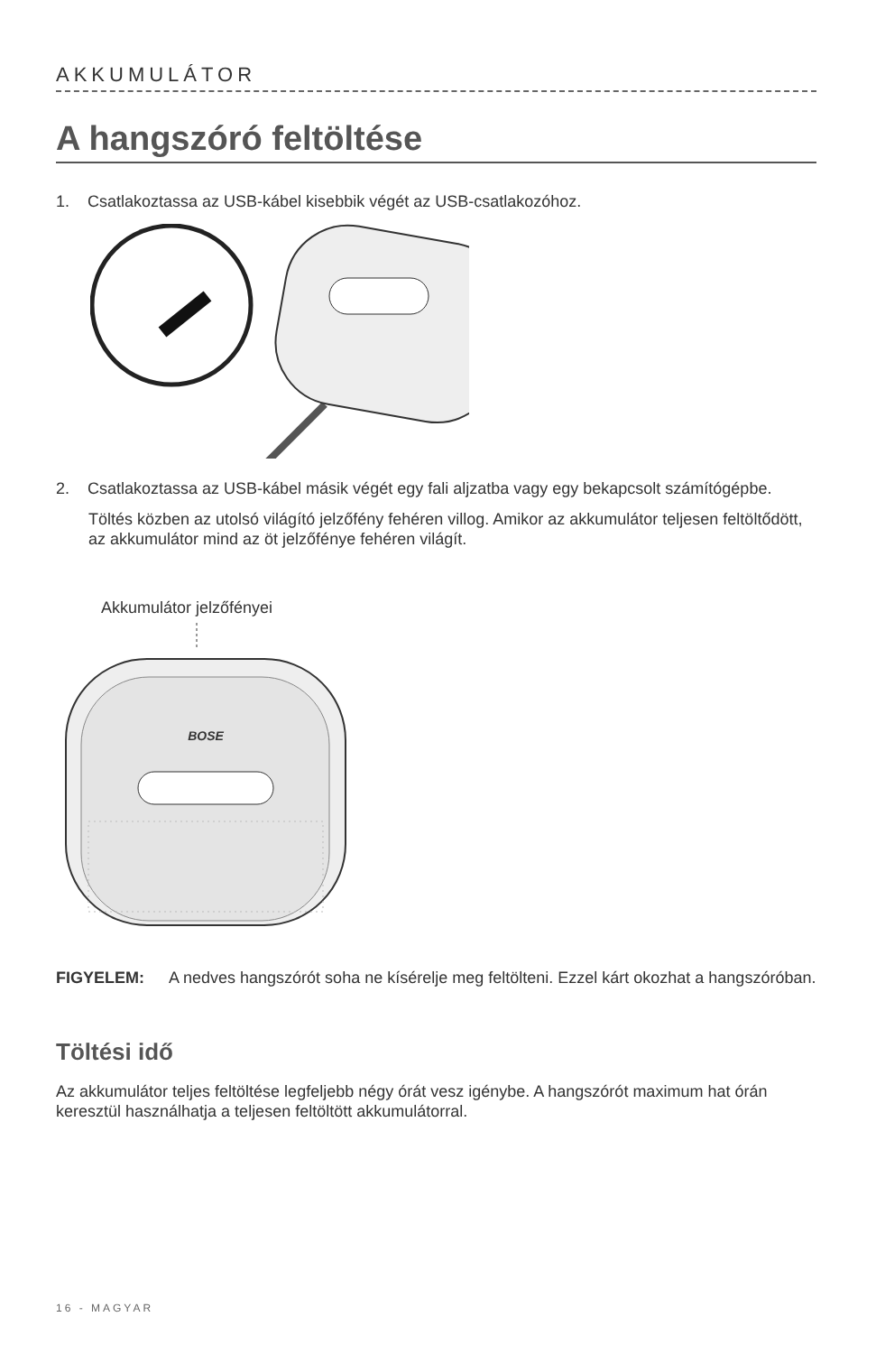AKKUMULÁTOR
A hangszóró feltöltése
1. Csatlakoztassa az USB-kábel kisebbik végét az USB-csatlakozóhoz.
2. Csatlakoztassa az USB-kábel másik végét egy fali aljzatba vagy egy bekapcsolt számítógépbe.
Töltés közben az utolsó világító jelzőfény fehéren villog. Amikor az akkumulátor teljesen feltöltődött, az akkumulátor mind az öt jelzőfénye fehéren világít.
Akkumulátor jelzőfényei
BOSE
FIGYELEM: A nedves hangszórót soha ne kísérelje meg feltölteni. Ezzel kárt okozhat a hangszóróban.
Töltési idő
Az akkumulátor teljes feltöltése legfeljebb négy órát vesz igénybe. A hangszórót maximum hat órán keresztül használhatja a teljesen feltöltött akkumulátorral.
16 - MAGYAR